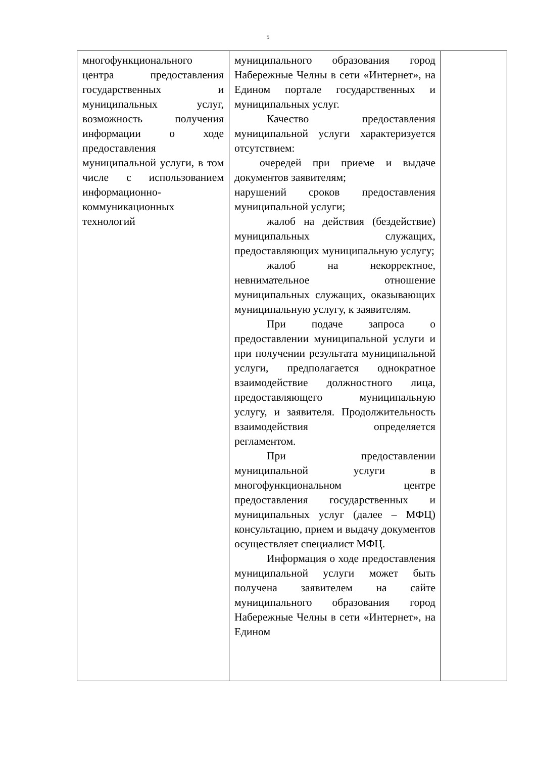5
| многофункционального центра предоставления государственных и муниципальных услуг, возможность получения информации о ходе предоставления муниципальной услуги, в том числе с использованием информационно-коммуникационных технологий | муниципального образования город Набережные Челны в сети «Интернет», на Едином портале государственных и муниципальных услуг. Качество предоставления муниципальной услуги характеризуется отсутствием: очередей при приеме и выдаче документов заявителям; нарушений сроков предоставления муниципальной услуги; жалоб на действия (бездействие) муниципальных служащих, предоставляющих муниципальную услугу; жалоб на некорректное, невнимательное отношение муниципальных служащих, оказывающих муниципальную услугу, к заявителям. При подаче запроса о предоставлении муниципальной услуги и при получении результата муниципальной услуги, предполагается однократное взаимодействие должностного лица, предоставляющего муниципальную услугу, и заявителя. Продолжительность взаимодействия определяется регламентом. При предоставлении муниципальной услуги в многофункциональном центре предоставления государственных и муниципальных услуг (далее – МФЦ) консультацию, прием и выдачу документов осуществляет специалист МФЦ. Информация о ходе предоставления муниципальной услуги может быть получена заявителем на сайте муниципального образования город Набережные Челны в сети «Интернет», на Едином | |